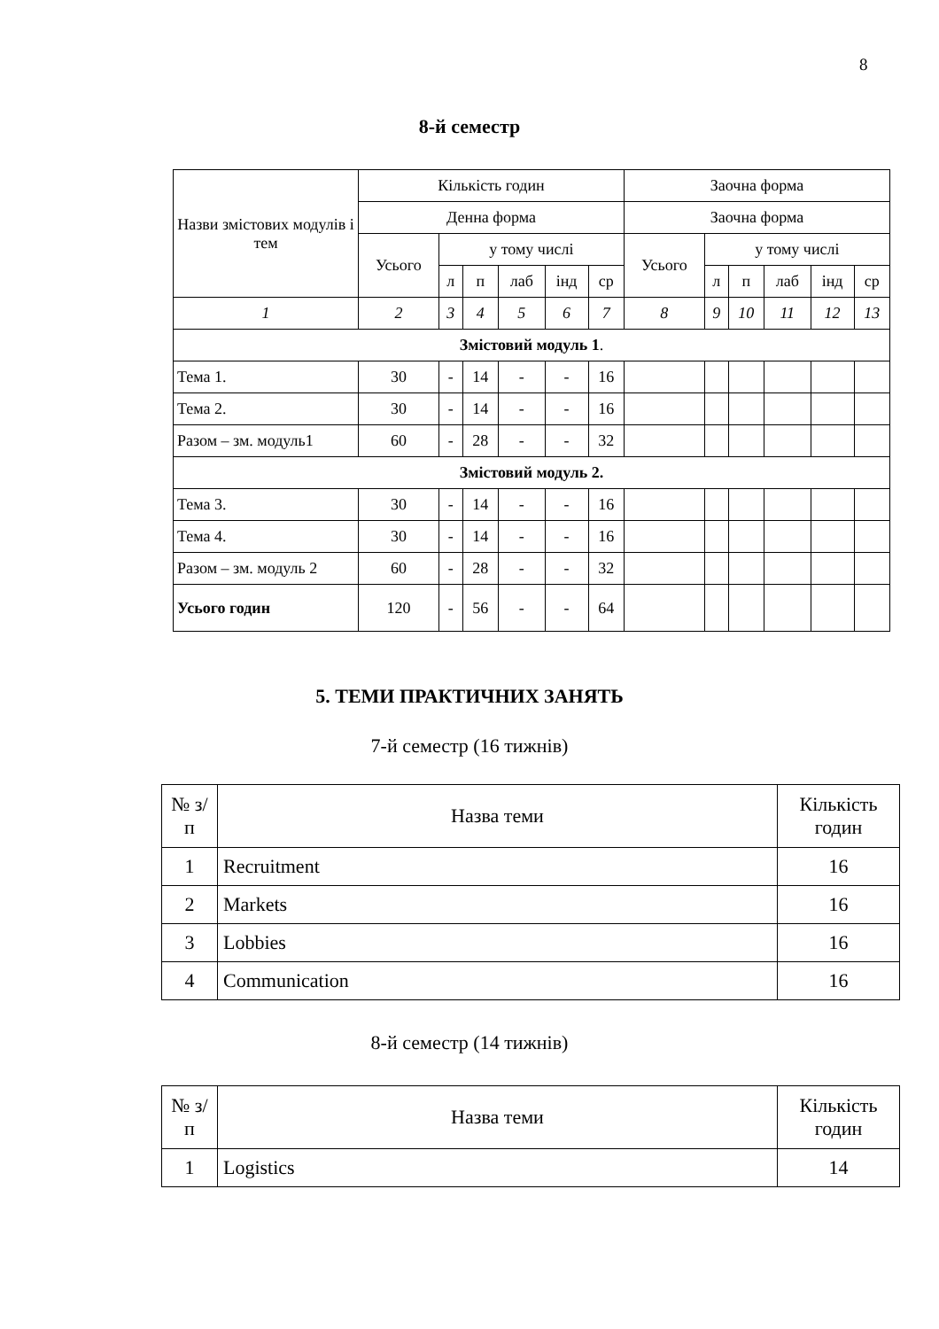8
8-й семестр
| Назви змістових модулів і тем | Кількість годин | | | | | | Заочна форма | | | | | |
| | Денна форма | | | | | | Заочна форма | | | | | |
| | Усього | у тому числі | | | | | Усього | у тому числі | | | | |
| | | л | п | лаб | інд | ср | | л | п | лаб | інд | ср |
| 1 | 2 | 3 | 4 | 5 | 6 | 7 | 8 | 9 | 10 | 11 | 12 | 13 |
| Змістовий модуль 1 . | | | | | | | | | | | | |
| Тема 1. | 30 | - | 14 | - | - | 16 | | | | | | |
| Тема 2. | 30 | - | 14 | - | - | 16 | | | | | | |
| Разом – зм. модуль1 | 60 | - | 28 | - | - | 32 | | | | | | |
| Змістовий модуль 2. | | | | | | | | | | | | |
| Тема 3. | 30 | - | 14 | - | - | 16 | | | | | | |
| Тема 4. | 30 | - | 14 | - | - | 16 | | | | | | |
| Разом – зм. модуль 2 | 60 | - | 28 | - | - | 32 | | | | | | |
| Усього годин | 120 | - | 56 | - | - | 64 | | | | | | |
5. ТЕМИ ПРАКТИЧНИХ ЗАНЯТЬ
7-й семестр (16 тижнів)
| № з/п | Назва теми | Кількість годин |
| 1 | Recruitment | 16 |
| 2 | Markets | 16 |
| 3 | Lobbies | 16 |
| 4 | Communication | 16 |
8-й семестр (14 тижнів)
| № з/п | Назва теми | Кількість годин |
| 1 | Logistics | 14 |